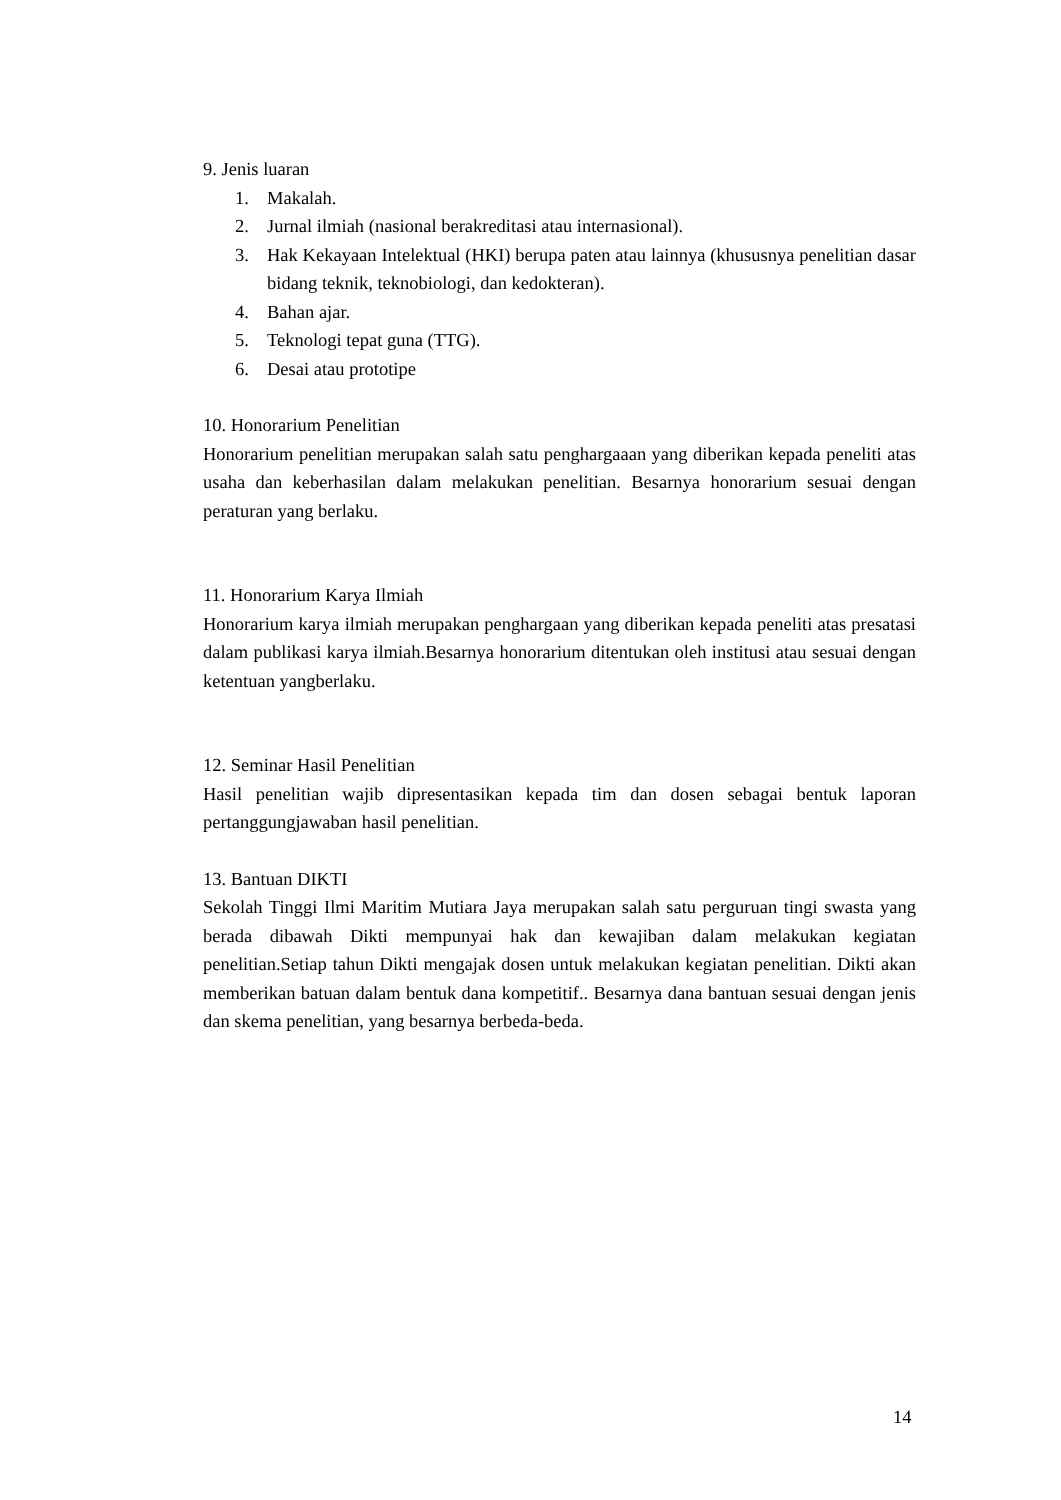9. Jenis luaran
1. Makalah.
2. Jurnal ilmiah (nasional berakreditasi atau internasional).
3. Hak Kekayaan Intelektual (HKI) berupa paten atau lainnya (khususnya penelitian dasar bidang teknik, teknobiologi, dan kedokteran).
4. Bahan ajar.
5. Teknologi tepat guna (TTG).
6. Desai atau prototipe
10. Honorarium Penelitian
Honorarium penelitian merupakan salah satu penghargaaan yang diberikan kepada peneliti atas usaha dan keberhasilan dalam melakukan penelitian. Besarnya honorarium sesuai dengan peraturan yang berlaku.
11. Honorarium Karya Ilmiah
Honorarium karya ilmiah merupakan penghargaan yang diberikan kepada peneliti atas presatasi dalam publikasi karya ilmiah.Besarnya honorarium ditentukan oleh institusi atau sesuai dengan ketentuan yangberlaku.
12. Seminar Hasil Penelitian
Hasil penelitian wajib dipresentasikan kepada tim dan dosen sebagai bentuk laporan pertanggungjawaban hasil penelitian.
13. Bantuan DIKTI
Sekolah Tinggi Ilmi Maritim Mutiara Jaya merupakan salah satu perguruan tingi swasta yang berada dibawah Dikti mempunyai hak dan kewajiban dalam melakukan kegiatan penelitian.Setiap tahun Dikti mengajak dosen untuk melakukan kegiatan penelitian. Dikti akan memberikan batuan dalam bentuk dana kompetitif.. Besarnya dana bantuan sesuai dengan jenis dan skema penelitian, yang besarnya berbeda-beda.
14